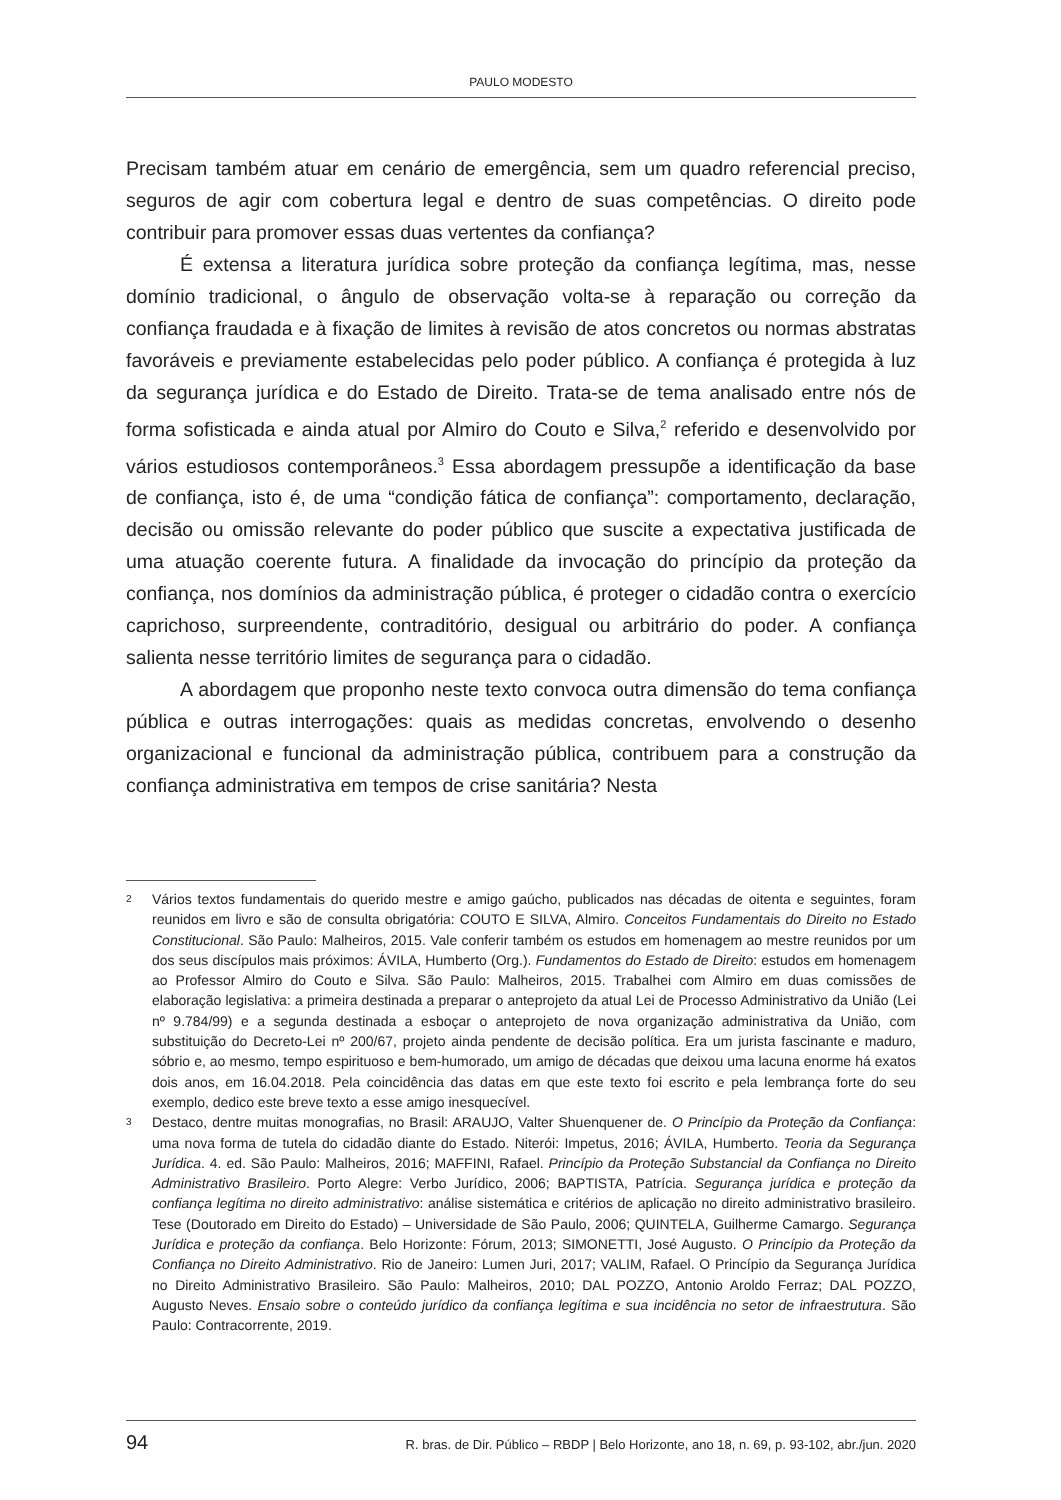PAULO MODESTO
Precisam também atuar em cenário de emergência, sem um quadro referencial preciso, seguros de agir com cobertura legal e dentro de suas competências. O direito pode contribuir para promover essas duas vertentes da confiança?
É extensa a literatura jurídica sobre proteção da confiança legítima, mas, nesse domínio tradicional, o ângulo de observação volta-se à reparação ou correção da confiança fraudada e à fixação de limites à revisão de atos concretos ou normas abstratas favoráveis e previamente estabelecidas pelo poder público. A confiança é protegida à luz da segurança jurídica e do Estado de Direito. Trata-se de tema analisado entre nós de forma sofisticada e ainda atual por Almiro do Couto e Silva,<sup>2</sup> referido e desenvolvido por vários estudiosos contemporâneos.<sup>3</sup> Essa abordagem pressupõe a identificação da base de confiança, isto é, de uma “condição fática de confiança”: comportamento, declaração, decisão ou omissão relevante do poder público que suscite a expectativa justificada de uma atuação coerente futura. A finalidade da invocação do princípio da proteção da confiança, nos domínios da administração pública, é proteger o cidadão contra o exercício caprichoso, surpreendente, contraditório, desigual ou arbitrário do poder. A confiança salienta nesse território limites de segurança para o cidadão.
A abordagem que proponho neste texto convoca outra dimensão do tema confiança pública e outras interrogações: quais as medidas concretas, envolvendo o desenho organizacional e funcional da administração pública, contribuem para a construção da confiança administrativa em tempos de crise sanitária? Nesta
2 Vários textos fundamentais do querido mestre e amigo gaúcho, publicados nas décadas de oitenta e seguintes, foram reunidos em livro e são de consulta obrigatória: COUTO E SILVA, Almiro. Conceitos Fundamentais do Direito no Estado Constitucional. São Paulo: Malheiros, 2015. Vale conferir também os estudos em homenagem ao mestre reunidos por um dos seus discípulos mais próximos: ÁVILA, Humberto (Org.). Fundamentos do Estado de Direito: estudos em homenagem ao Professor Almiro do Couto e Silva. São Paulo: Malheiros, 2015. Trabalhei com Almiro em duas comissões de elaboração legislativa: a primeira destinada a preparar o anteprojeto da atual Lei de Processo Administrativo da União (Lei nº 9.784/99) e a segunda destinada a esboçar o anteprojeto de nova organização administrativa da União, com substituição do Decreto-Lei nº 200/67, projeto ainda pendente de decisão política. Era um jurista fascinante e maduro, sóbrio e, ao mesmo, tempo espirituoso e bem-humorado, um amigo de décadas que deixou uma lacuna enorme há exatos dois anos, em 16.04.2018. Pela coincidência das datas em que este texto foi escrito e pela lembrança forte do seu exemplo, dedico este breve texto a esse amigo inesquecível.
3 Destaco, dentre muitas monografias, no Brasil: ARAUJO, Valter Shuenquener de. O Princípio da Proteção da Confiança: uma nova forma de tutela do cidadão diante do Estado. Niterói: Impetus, 2016; ÁVILA, Humberto. Teoria da Segurança Jurídica. 4. ed. São Paulo: Malheiros, 2016; MAFFINI, Rafael. Princípio da Proteção Substancial da Confiança no Direito Administrativo Brasileiro. Porto Alegre: Verbo Jurídico, 2006; BAPTISTA, Patrícia. Segurança jurídica e proteção da confiança legítima no direito administrativo: análise sistemática e critérios de aplicação no direito administrativo brasileiro. Tese (Doutorado em Direito do Estado) – Universidade de São Paulo, 2006; QUINTELA, Guilherme Camargo. Segurança Jurídica e proteção da confiança. Belo Horizonte: Fórum, 2013; SIMONETTI, José Augusto. O Princípio da Proteção da Confiança no Direito Administrativo. Rio de Janeiro: Lumen Juri, 2017; VALIM, Rafael. O Princípio da Segurança Jurídica no Direito Administrativo Brasileiro. São Paulo: Malheiros, 2010; DAL POZZO, Antonio Aroldo Ferraz; DAL POZZO, Augusto Neves. Ensaio sobre o conteúdo jurídico da confiança legítima e sua incidência no setor de infraestrutura. São Paulo: Contracorrente, 2019.
94 R. bras. de Dir. Público – RBDP | Belo Horizonte, ano 18, n. 69, p. 93-102, abr./jun. 2020